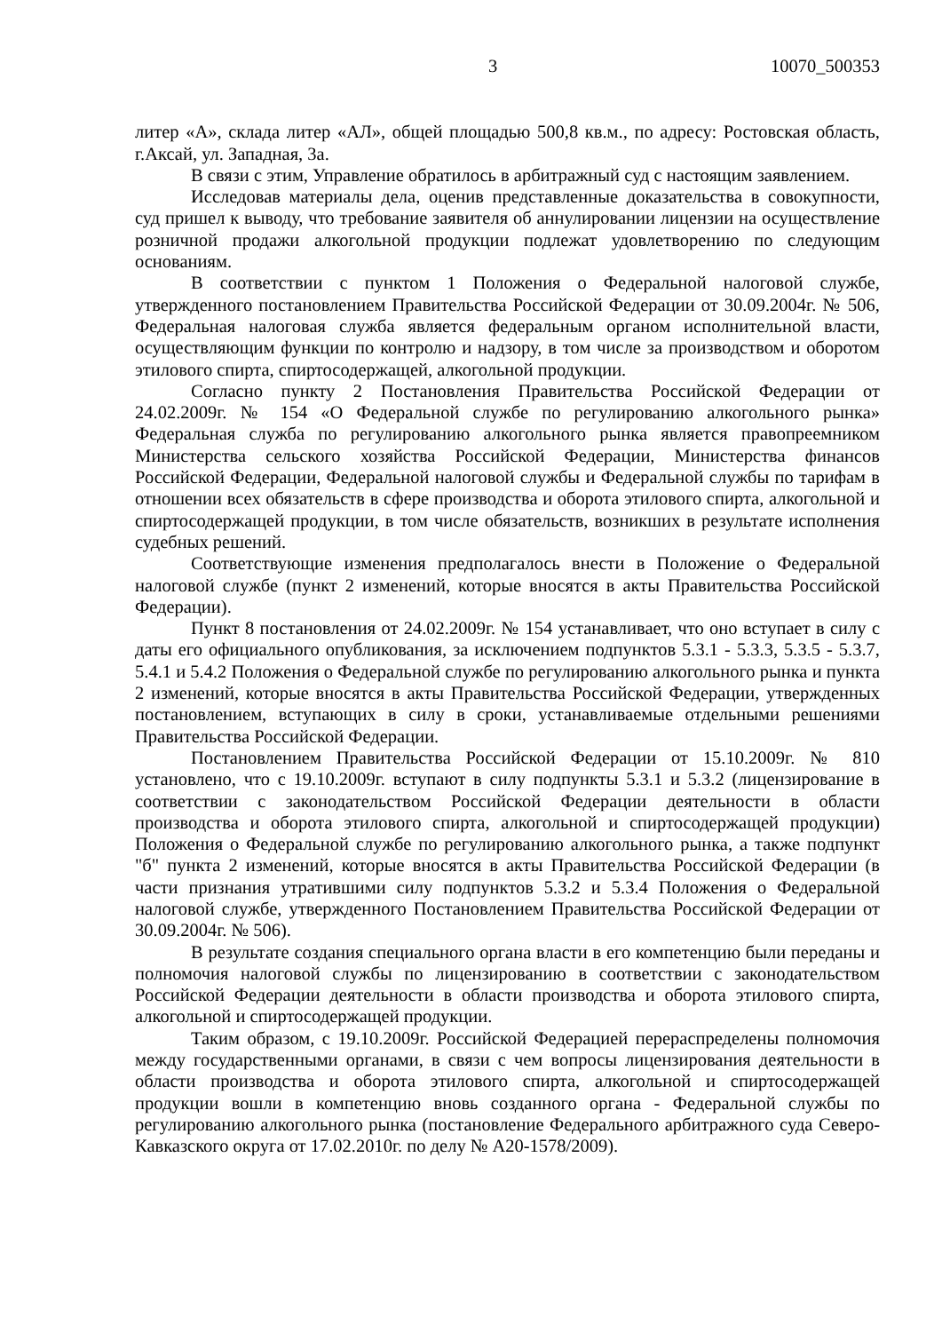3 10070_500353
литер «А», склада литер «АЛ», общей площадью 500,8 кв.м., по адресу: Ростовская область, г.Аксай, ул. Западная, 3а.
В связи с этим, Управление обратилось в арбитражный суд с настоящим заявлением.
Исследовав материалы дела, оценив представленные доказательства в совокупности, суд пришел к выводу, что требование заявителя об аннулировании лицензии на осуществление розничной продажи алкогольной продукции подлежат удовлетворению по следующим основаниям.
В соответствии с пунктом 1 Положения о Федеральной налоговой службе, утвержденного постановлением Правительства Российской Федерации от 30.09.2004г. № 506, Федеральная налоговая служба является федеральным органом исполнительной власти, осуществляющим функции по контролю и надзору, в том числе за производством и оборотом этилового спирта, спиртосодержащей, алкогольной продукции.
Согласно пункту 2 Постановления Правительства Российской Федерации от 24.02.2009г. № 154 «О Федеральной службе по регулированию алкогольного рынка» Федеральная служба по регулированию алкогольного рынка является правопреемником Министерства сельского хозяйства Российской Федерации, Министерства финансов Российской Федерации, Федеральной налоговой службы и Федеральной службы по тарифам в отношении всех обязательств в сфере производства и оборота этилового спирта, алкогольной и спиртосодержащей продукции, в том числе обязательств, возникших в результате исполнения судебных решений.
Соответствующие изменения предполагалось внести в Положение о Федеральной налоговой службе (пункт 2 изменений, которые вносятся в акты Правительства Российской Федерации).
Пункт 8 постановления от 24.02.2009г. № 154 устанавливает, что оно вступает в силу с даты его официального опубликования, за исключением подпунктов 5.3.1 - 5.3.3, 5.3.5 - 5.3.7, 5.4.1 и 5.4.2 Положения о Федеральной службе по регулированию алкогольного рынка и пункта 2 изменений, которые вносятся в акты Правительства Российской Федерации, утвержденных постановлением, вступающих в силу в сроки, устанавливаемые отдельными решениями Правительства Российской Федерации.
Постановлением Правительства Российской Федерации от 15.10.2009г. № 810 установлено, что с 19.10.2009г. вступают в силу подпункты 5.3.1 и 5.3.2 (лицензирование в соответствии с законодательством Российской Федерации деятельности в области производства и оборота этилового спирта, алкогольной и спиртосодержащей продукции) Положения о Федеральной службе по регулированию алкогольного рынка, а также подпункт "б" пункта 2 изменений, которые вносятся в акты Правительства Российской Федерации (в части признания утратившими силу подпунктов 5.3.2 и 5.3.4 Положения о Федеральной налоговой службе, утвержденного Постановлением Правительства Российской Федерации от 30.09.2004г. № 506).
В результате создания специального органа власти в его компетенцию были переданы и полномочия налоговой службы по лицензированию в соответствии с законодательством Российской Федерации деятельности в области производства и оборота этилового спирта, алкогольной и спиртосодержащей продукции.
Таким образом, с 19.10.2009г. Российской Федерацией перераспределены полномочия между государственными органами, в связи с чем вопросы лицензирования деятельности в области производства и оборота этилового спирта, алкогольной и спиртосодержащей продукции вошли в компетенцию вновь созданного органа - Федеральной службы по регулированию алкогольного рынка (постановление Федерального арбитражного суда Северо-Кавказского округа от 17.02.2010г. по делу № А20-1578/2009).